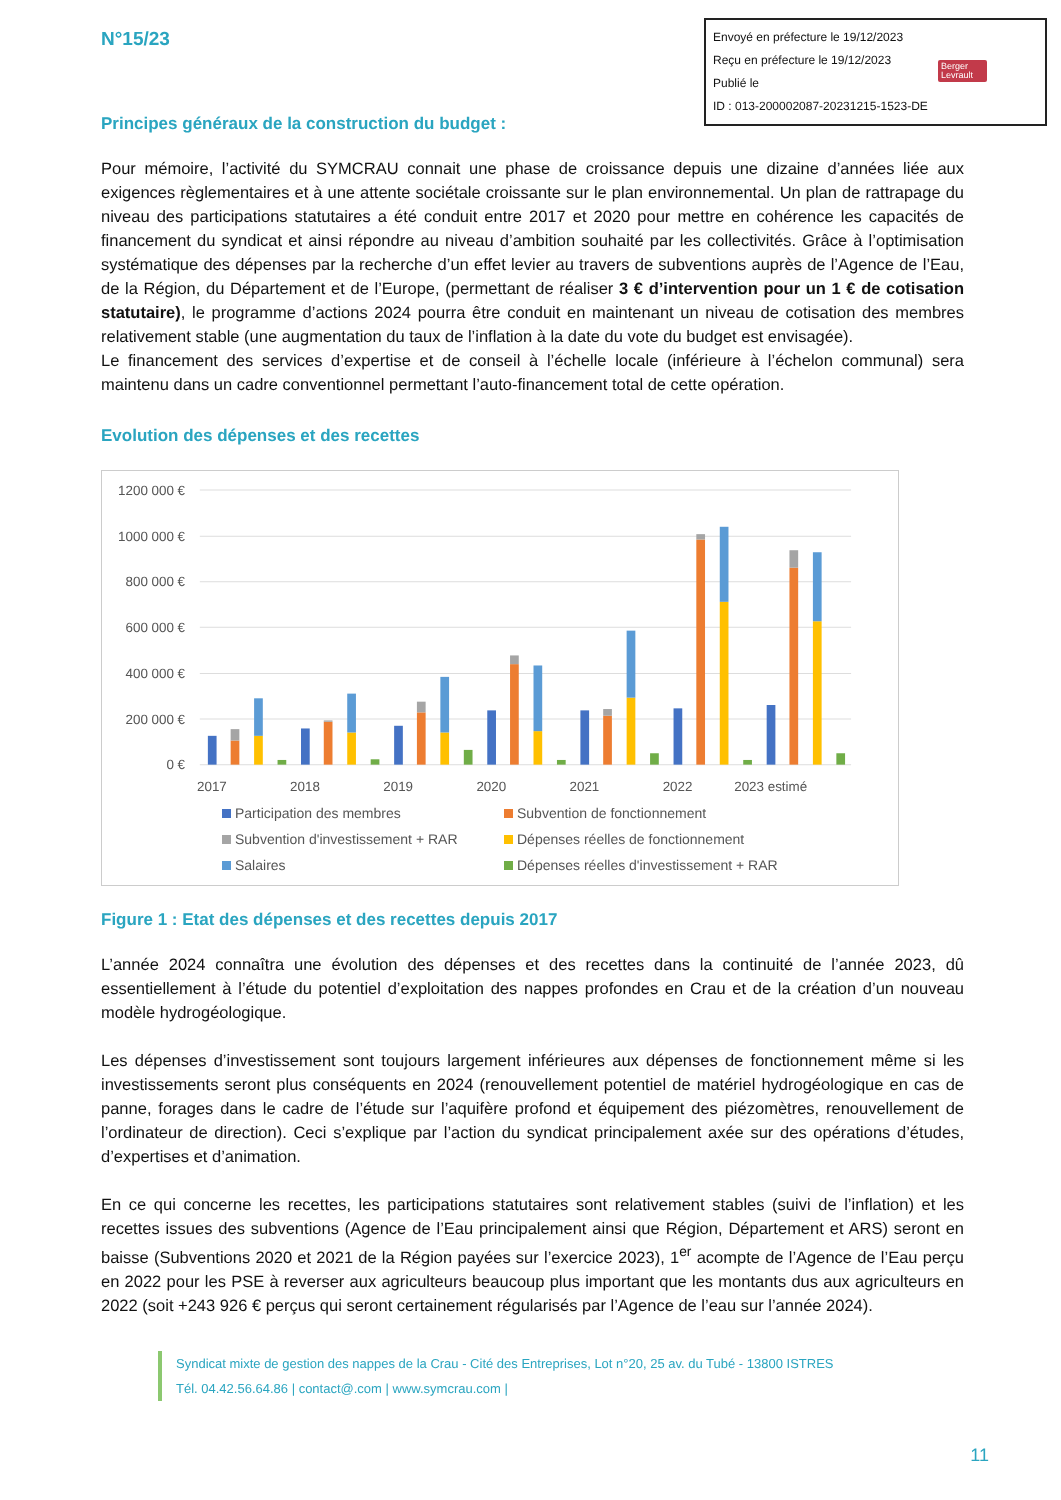N°15/23
Envoyé en préfecture le 19/12/2023
Reçu en préfecture le 19/12/2023
Publié le
ID : 013-200002087-20231215-1523-DE
Berger
Levrault
Principes généraux de la construction du budget :
Pour mémoire, l’activité du SYMCRAU connait une phase de croissance depuis une dizaine d’années liée aux exigences règlementaires et à une attente sociétale croissante sur le plan environnemental. Un plan de rattrapage du niveau des participations statutaires a été conduit entre 2017 et 2020 pour mettre en cohérence les capacités de financement du syndicat et ainsi répondre au niveau d’ambition souhaité par les collectivités. Grâce à l’optimisation systématique des dépenses par la recherche d’un effet levier au travers de subventions auprès de l’Agence de l’Eau, de la Région, du Département et de l’Europe, (permettant de réaliser 3 € d’intervention pour un 1 € de cotisation statutaire), le programme d’actions 2024 pourra être conduit en maintenant un niveau de cotisation des membres relativement stable (une augmentation du taux de l’inflation à la date du vote du budget est envisagée).
Le financement des services d’expertise et de conseil à l’échelle locale (inférieure à l’échelon communal) sera maintenu dans un cadre conventionnel permettant l’auto-financement total de cette opération.
Evolution des dépenses et des recettes
1200 000 €
1000 000 €
800 000 €
600 000 €
400 000 €
200 000 €
0 €
2017
2018
2019
2020
2021
2022
2023 estimé
Participation des membres
Subvention de fonctionnement
Subvention d'investissement + RAR
Dépenses réelles de fonctionnement
Salaires
Dépenses réelles d'investissement + RAR
Figure 1 : Etat des dépenses et des recettes depuis 2017
L’année 2024 connaîtra une évolution des dépenses et des recettes dans la continuité de l’année 2023, dû essentiellement à l’étude du potentiel d’exploitation des nappes profondes en Crau et de la création d’un nouveau modèle hydrogéologique.
Les dépenses d’investissement sont toujours largement inférieures aux dépenses de fonctionnement même si les investissements seront plus conséquents en 2024 (renouvellement potentiel de matériel hydrogéologique en cas de panne, forages dans le cadre de l’étude sur l’aquifère profond et équipement des piézomètres, renouvellement de l’ordinateur de direction). Ceci s’explique par l’action du syndicat principalement axée sur des opérations d’études, d’expertises et d’animation.
En ce qui concerne les recettes, les participations statutaires sont relativement stables (suivi de l’inflation) et les recettes issues des subventions (Agence de l’Eau principalement ainsi que Région, Département et ARS) seront en baisse (Subventions 2020 et 2021 de la Région payées sur l’exercice 2023), 1<sup>er</sup> acompte de l’Agence de l’Eau perçu en 2022 pour les PSE à reverser aux agriculteurs beaucoup plus important que les montants dus aux agriculteurs en 2022 (soit +243 926 € perçus qui seront certainement régularisés par l’Agence de l’eau sur l’année 2024).
Syndicat mixte de gestion des nappes de la Crau - Cité des Entreprises, Lot n°20, 25 av. du Tubé - 13800 ISTRES
Tél. 04.42.56.64.86 | contact@.com | www.symcrau.com |
11